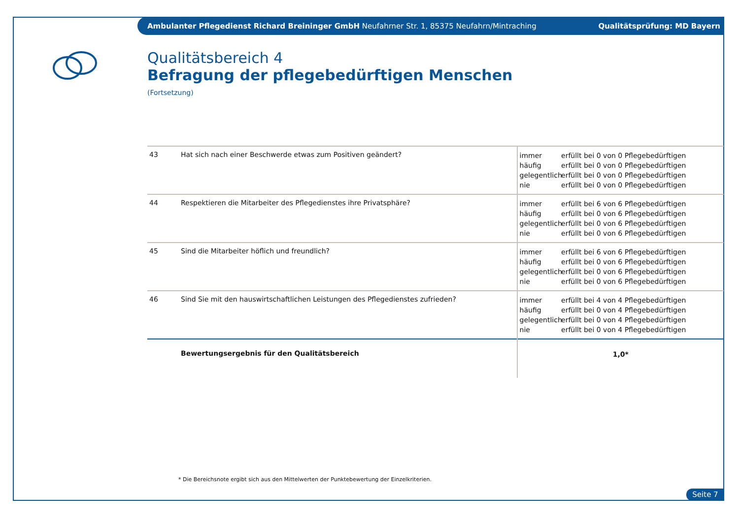Ambulanter Pflegedienst Richard Breininger GmbH Neufahrner Str. 1, 85375 Neufahrn/Mintraching Qualitätsprüfung: MD Bayern
Qualitätsbereich 4
Befragung der pflegebedürftigen Menschen
(Fortsetzung)
| 43 | Hat sich nach einer Beschwerde etwas zum Positiven geändert? | immer erfüllt bei 0 von 0 Pflegebedürftigen häufig erfüllt bei 0 von 0 Pflegebedürftigen gelegentlich erfüllt bei 0 von 0 Pflegebedürftigen nie erfüllt bei 0 von 0 Pflegebedürftigen |
| 44 | Respektieren die Mitarbeiter des Pflegedienstes ihre Privatsphäre? | immer erfüllt bei 6 von 6 Pflegebedürftigen häufig erfüllt bei 0 von 6 Pflegebedürftigen gelegentlich erfüllt bei 0 von 6 Pflegebedürftigen nie erfüllt bei 0 von 6 Pflegebedürftigen |
| 45 | Sind die Mitarbeiter höflich und freundlich? | immer erfüllt bei 6 von 6 Pflegebedürftigen häufig erfüllt bei 0 von 6 Pflegebedürftigen gelegentlich erfüllt bei 0 von 6 Pflegebedürftigen nie erfüllt bei 0 von 6 Pflegebedürftigen |
| 46 | Sind Sie mit den hauswirtschaftlichen Leistungen des Pflegedienstes zufrieden? | immer erfüllt bei 4 von 4 Pflegebedürftigen häufig erfüllt bei 0 von 4 Pflegebedürftigen gelegentlich erfüllt bei 0 von 4 Pflegebedürftigen nie erfüllt bei 0 von 4 Pflegebedürftigen |
| | Bewertungsergebnis für den Qualitätsbereich | 1,0* |
* Die Bereichsnote ergibt sich aus den Mittelwerten der Punktebewertung der Einzelkriterien.
Seite 7